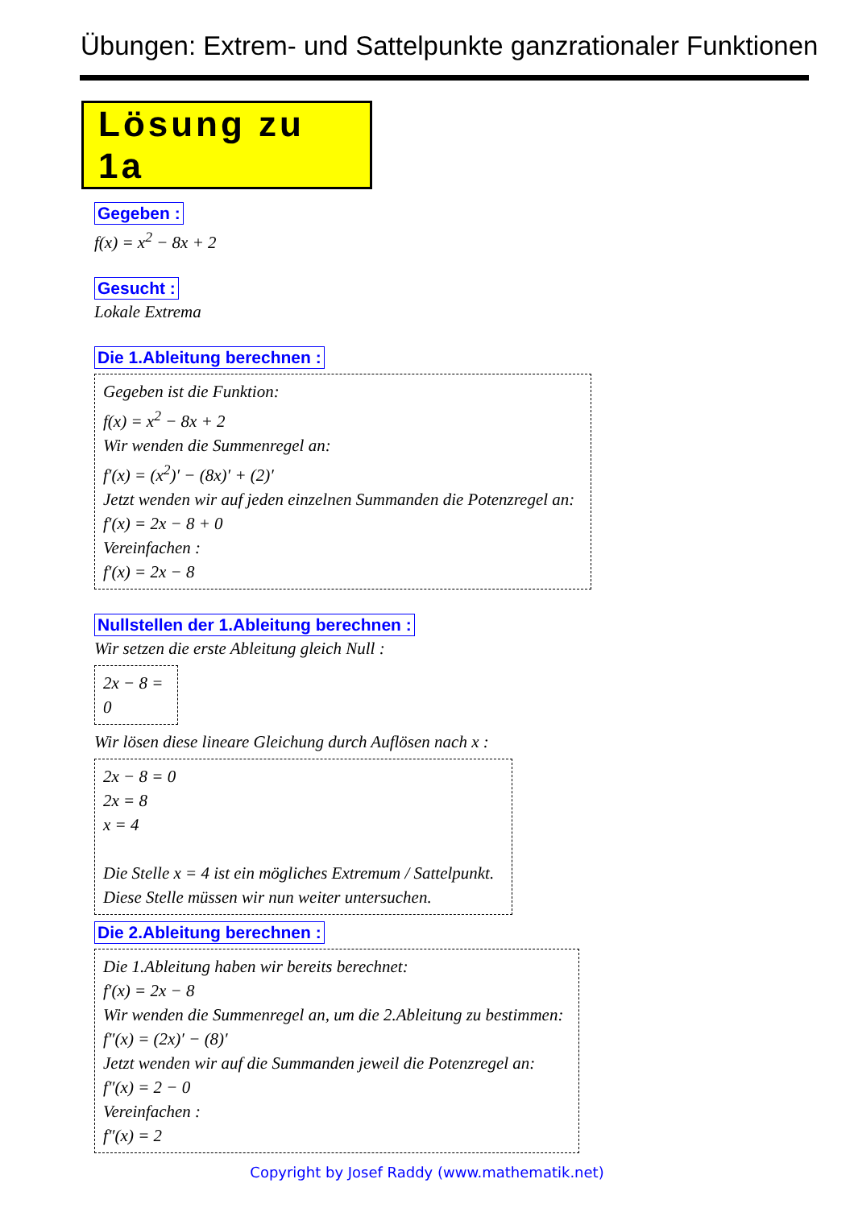Übungen: Extrem- und Sattelpunkte ganzrationaler Funktionen
Lösung zu 1a
Gegeben :
f(x) = x<sup>2</sup> − 8x + 2
Gesucht :
Lokale Extrema
Die 1.Ableitung berechnen :
Gegeben ist die Funktion:
f(x) = x<sup>2</sup> − 8x + 2
Wir wenden die Summenregel an:
f′(x) = (x<sup>2</sup>)′ − (8x)′ + (2)′
Jetzt wenden wir auf jeden einzelnen Summanden die Potenzregel an:
f′(x) = 2x − 8 + 0
Vereinfachen :
f′(x) = 2x − 8
Nullstellen der 1.Ableitung berechnen :
Wir setzen die erste Ableitung gleich Null :
2x − 8 = 0
Wir lösen diese lineare Gleichung durch Auflösen nach x :
2x − 8 = 0
2x = 8
x = 4
Die Stelle x = 4 ist ein mögliches Extremum / Sattelpunkt.
Diese Stelle müssen wir nun weiter untersuchen.
Die 2.Ableitung berechnen :
Die 1.Ableitung haben wir bereits berechnet:
f′(x) = 2x − 8
Wir wenden die Summenregel an, um die 2.Ableitung zu bestimmen:
f″(x) = (2x)′ − (8)′
Jetzt wenden wir auf die Summanden jeweil die Potenzregel an:
f″(x) = 2 − 0
Vereinfachen :
f″(x) = 2
Copyright by Josef Raddy (www.mathematik.net)